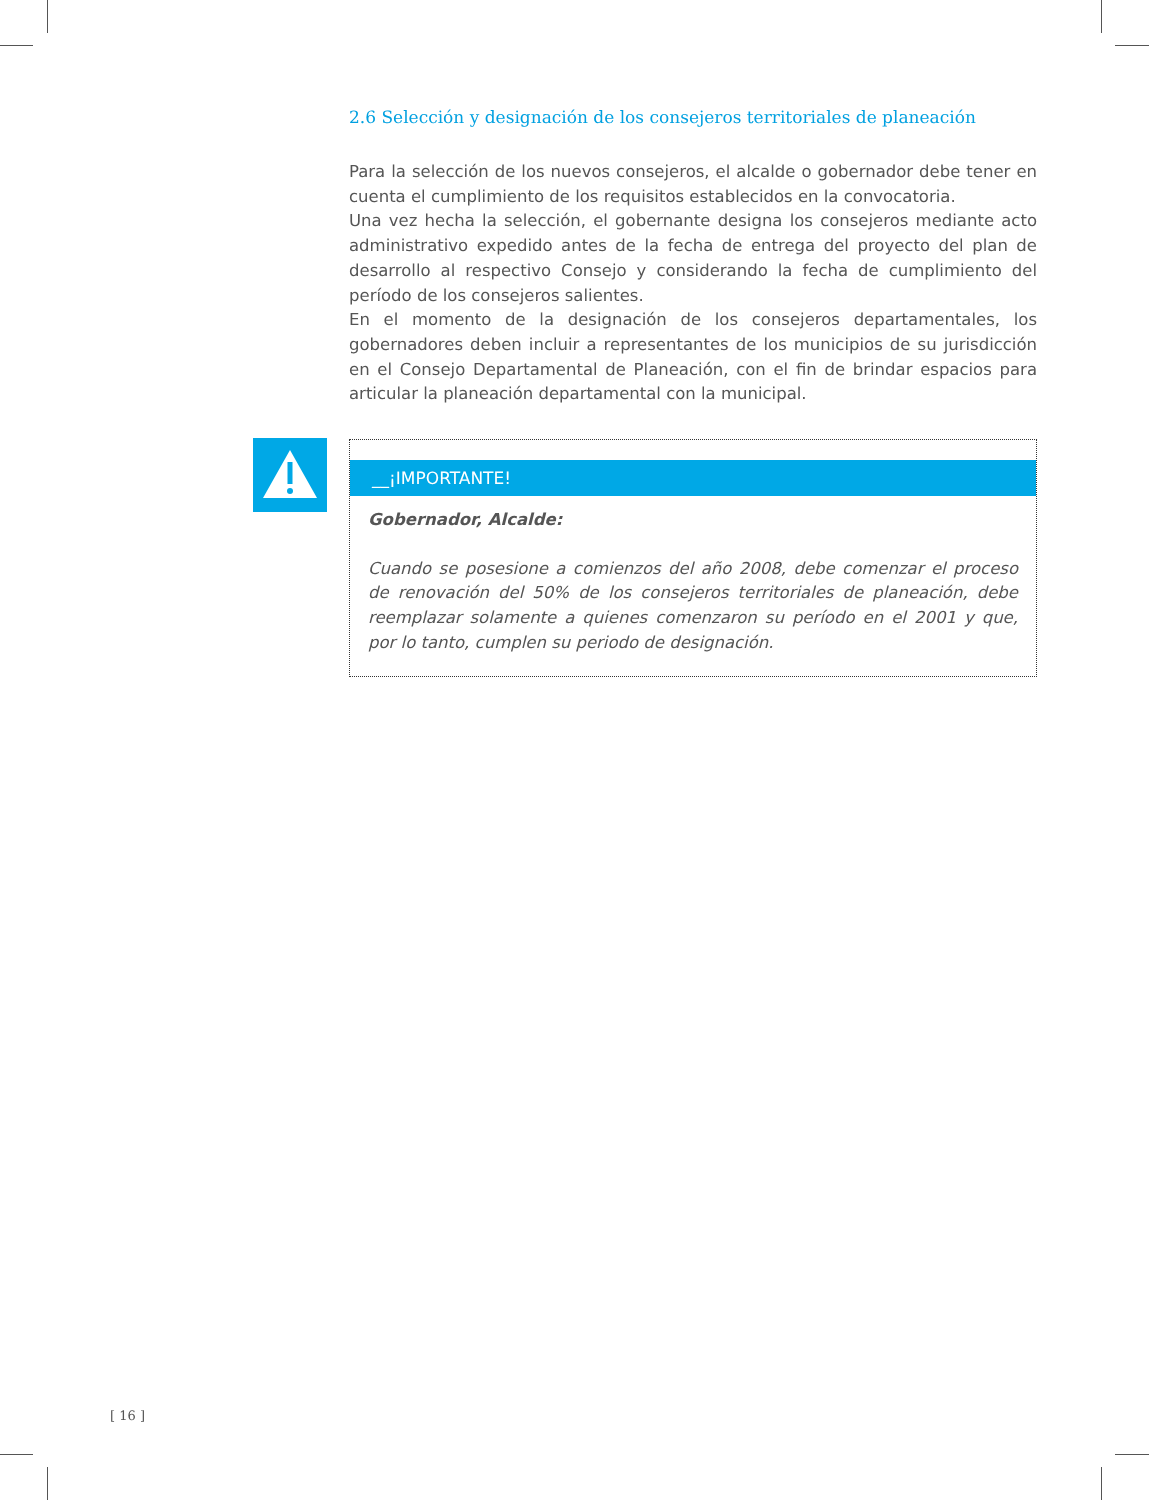2.6 Selección y designación de los consejeros territoriales de planeación
Para la selección de los nuevos consejeros, el alcalde o gobernador debe tener en cuenta el cumplimiento de los requisitos establecidos en la convocatoria.
Una vez hecha la selección, el gobernante designa los consejeros mediante acto administrativo expedido antes de la fecha de entrega del proyecto del plan de desarrollo al respectivo Consejo y considerando la fecha de cumplimiento del período de los consejeros salientes.
En el momento de la designación de los consejeros departamentales, los gobernadores deben incluir a representantes de los municipios de su jurisdicción en el Consejo Departamental de Planeación, con el fin de brindar espacios para articular la planeación departamental con la municipal.
__¡IMPORTANTE!
Gobernador, Alcalde:
Cuando se posesione a comienzos del año 2008, debe comenzar el proceso de renovación del 50% de los consejeros territoriales de planeación, debe reemplazar solamente a quienes comenzaron su período en el 2001 y que, por lo tanto, cumplen su periodo de designación.
[ 16 ]